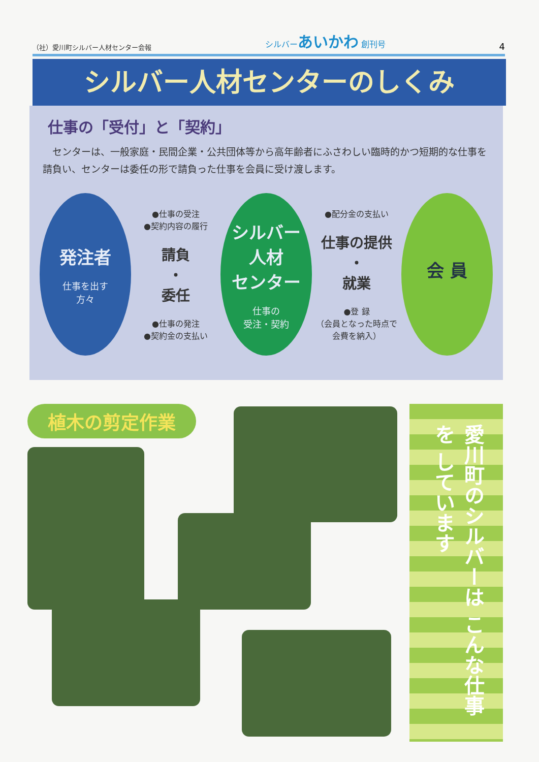（社）愛川町シルバー人材センター会報 シルバーあいかわ 創刊号 4
シルバー人材センターのしくみ
仕事の「受付」と「契約」
センターは、一般家庭・民間企業・公共団体等から高年齢者にふさわしい臨時的かつ短期的な仕事を請負い、センターは委任の形で請負った仕事を会員に受け渡します。
発注者
仕事を出す
方々
●仕事の受注
●契約内容の履行
請負
・
委任
●仕事の発注
●契約金の支払い
シルバー
人材
センター
仕事の
受注・契約
●配分金の支払い
仕事の提供
・
就業
●登 録
（会員となった時点で会費を納入）
会 員
植木の剪定作業
愛川町のシルバーは こんな仕事を しています